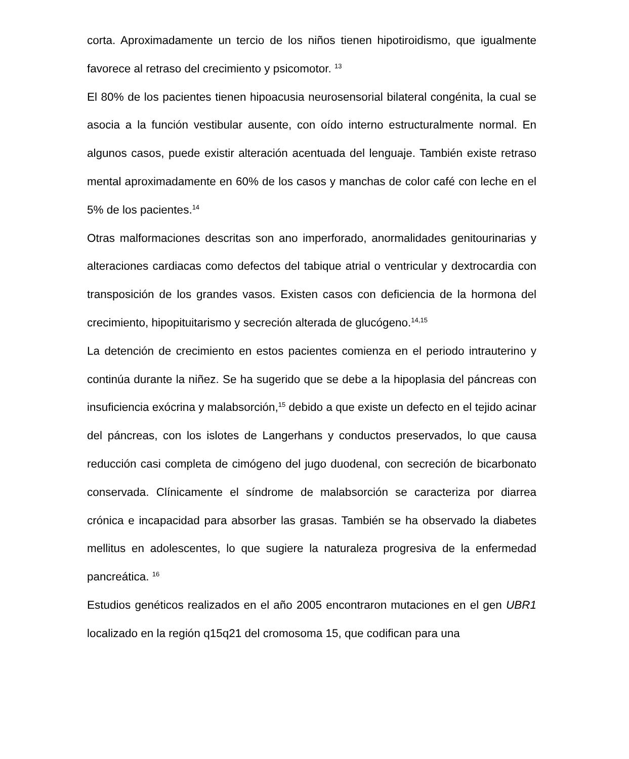corta. Aproximadamente un tercio de los niños tienen hipotiroidismo, que igualmente favorece al retraso del crecimiento y psicomotor. <sup>13</sup>
El 80% de los pacientes tienen hipoacusia neurosensorial bilateral congénita, la cual se asocia a la función vestibular ausente, con oído interno estructuralmente normal. En algunos casos, puede existir alteración acentuada del lenguaje. También existe retraso mental aproximadamente en 60% de los casos y manchas de color café con leche en el 5% de los pacientes.<sup>14</sup>
Otras malformaciones descritas son ano imperforado, anormalidades genitourinarias y alteraciones cardiacas como defectos del tabique atrial o ventricular y dextrocardia con transposición de los grandes vasos. Existen casos con deficiencia de la hormona del crecimiento, hipopituitarismo y secreción alterada de glucógeno.<sup>14,15</sup>
La detención de crecimiento en estos pacientes comienza en el periodo intrauterino y continúa durante la niñez. Se ha sugerido que se debe a la hipoplasia del páncreas con insuficiencia exócrina y malabsorción,<sup>15</sup> debido a que existe un defecto en el tejido acinar del páncreas, con los islotes de Langerhans y conductos preservados, lo que causa reducción casi completa de cimógeno del jugo duodenal, con secreción de bicarbonato conservada. Clínicamente el síndrome de malabsorción se caracteriza por diarrea crónica e incapacidad para absorber las grasas. También se ha observado la diabetes mellitus en adolescentes, lo que sugiere la naturaleza progresiva de la enfermedad pancreática. <sup>16</sup>
Estudios genéticos realizados en el año 2005 encontraron mutaciones en el gen UBR1 localizado en la región q15q21 del cromosoma 15, que codifican para una